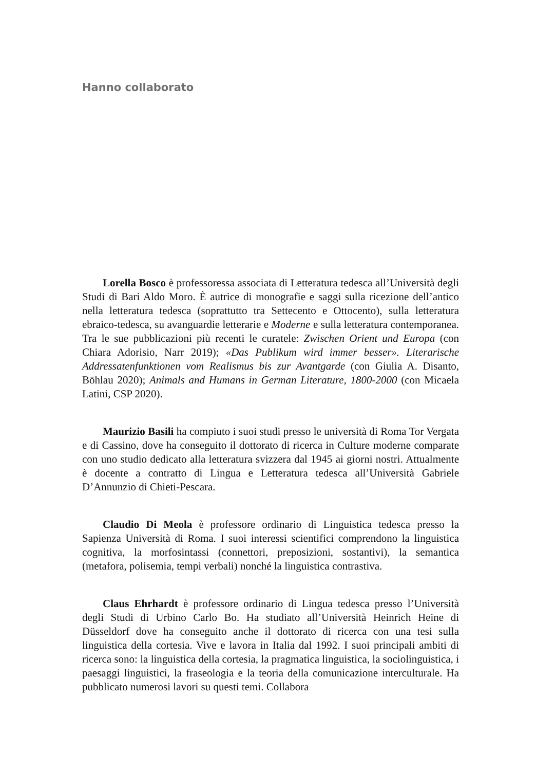Hanno collaborato
Lorella Bosco è professoressa associata di Letteratura tedesca all’Università degli Studi di Bari Aldo Moro. È autrice di monografie e saggi sulla ricezione dell’antico nella letteratura tedesca (soprattutto tra Settecento e Ottocento), sulla letteratura ebraico-tedesca, su avanguardie letterarie e Moderne e sulla letteratura contemporanea. Tra le sue pubblicazioni più recenti le curatele: Zwischen Orient und Europa (con Chiara Adorisio, Narr 2019); «Das Publikum wird immer besser». Literarische Addressatenfunktionen vom Realismus bis zur Avantgarde (con Giulia A. Disanto, Böhlau 2020); Animals and Humans in German Literature, 1800-2000 (con Micaela Latini, CSP 2020).
Maurizio Basili ha compiuto i suoi studi presso le università di Roma Tor Vergata e di Cassino, dove ha conseguito il dottorato di ricerca in Culture moderne comparate con uno studio dedicato alla letteratura svizzera dal 1945 ai giorni nostri. Attualmente è docente a contratto di Lingua e Letteratura tedesca all’Università Gabriele D’Annunzio di Chieti-Pescara.
Claudio Di Meola è professore ordinario di Linguistica tedesca presso la Sapienza Università di Roma. I suoi interessi scientifici comprendono la linguistica cognitiva, la morfosintassi (connettori, preposizioni, sostantivi), la semantica (metafora, polisemia, tempi verbali) nonché la linguistica contrastiva.
Claus Ehrhardt è professore ordinario di Lingua tedesca presso l’Università degli Studi di Urbino Carlo Bo. Ha studiato all’Università Heinrich Heine di Düsseldorf dove ha conseguito anche il dottorato di ricerca con una tesi sulla linguistica della cortesia. Vive e lavora in Italia dal 1992. I suoi principali ambiti di ricerca sono: la linguistica della cortesia, la pragmatica linguistica, la sociolinguistica, i paesaggi linguistici, la fraseologia e la teoria della comunicazione interculturale. Ha pubblicato numerosi lavori su questi temi. Collabora